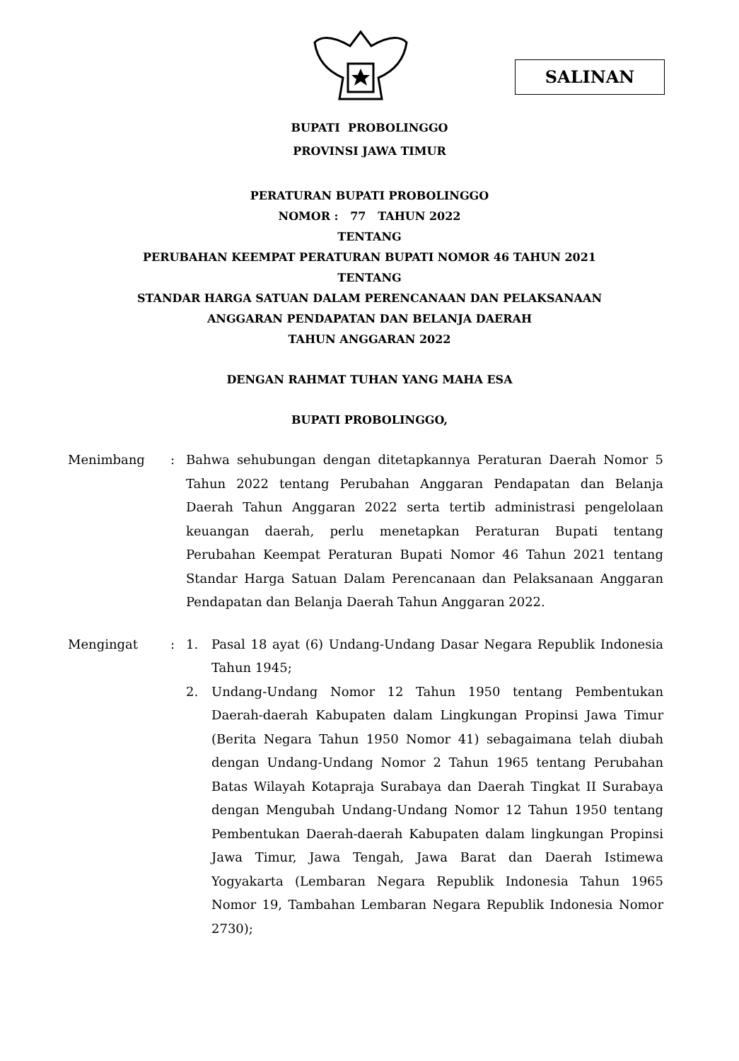SALINAN
BUPATI PROBOLINGGO
PROVINSI JAWA TIMUR
PERATURAN BUPATI PROBOLINGGO
NOMOR : 77 TAHUN 2022
TENTANG
PERUBAHAN KEEMPAT PERATURAN BUPATI NOMOR 46 TAHUN 2021
TENTANG
STANDAR HARGA SATUAN DALAM PERENCANAAN DAN PELAKSANAAN
ANGGARAN PENDAPATAN DAN BELANJA DAERAH
TAHUN ANGGARAN 2022
DENGAN RAHMAT TUHAN YANG MAHA ESA
BUPATI PROBOLINGGO,
Menimbang : Bahwa sehubungan dengan ditetapkannya Peraturan Daerah Nomor 5 Tahun 2022 tentang Perubahan Anggaran Pendapatan dan Belanja Daerah Tahun Anggaran 2022 serta tertib administrasi pengelolaan keuangan daerah, perlu menetapkan Peraturan Bupati tentang Perubahan Keempat Peraturan Bupati Nomor 46 Tahun 2021 tentang Standar Harga Satuan Dalam Perencanaan dan Pelaksanaan Anggaran Pendapatan dan Belanja Daerah Tahun Anggaran 2022.
Mengingat : 1. Pasal 18 ayat (6) Undang-Undang Dasar Negara Republik Indonesia Tahun 1945;
2. Undang-Undang Nomor 12 Tahun 1950 tentang Pembentukan Daerah-daerah Kabupaten dalam Lingkungan Propinsi Jawa Timur (Berita Negara Tahun 1950 Nomor 41) sebagaimana telah diubah dengan Undang-Undang Nomor 2 Tahun 1965 tentang Perubahan Batas Wilayah Kotapraja Surabaya dan Daerah Tingkat II Surabaya dengan Mengubah Undang-Undang Nomor 12 Tahun 1950 tentang Pembentukan Daerah-daerah Kabupaten dalam lingkungan Propinsi Jawa Timur, Jawa Tengah, Jawa Barat dan Daerah Istimewa Yogyakarta (Lembaran Negara Republik Indonesia Tahun 1965 Nomor 19, Tambahan Lembaran Negara Republik Indonesia Nomor 2730);